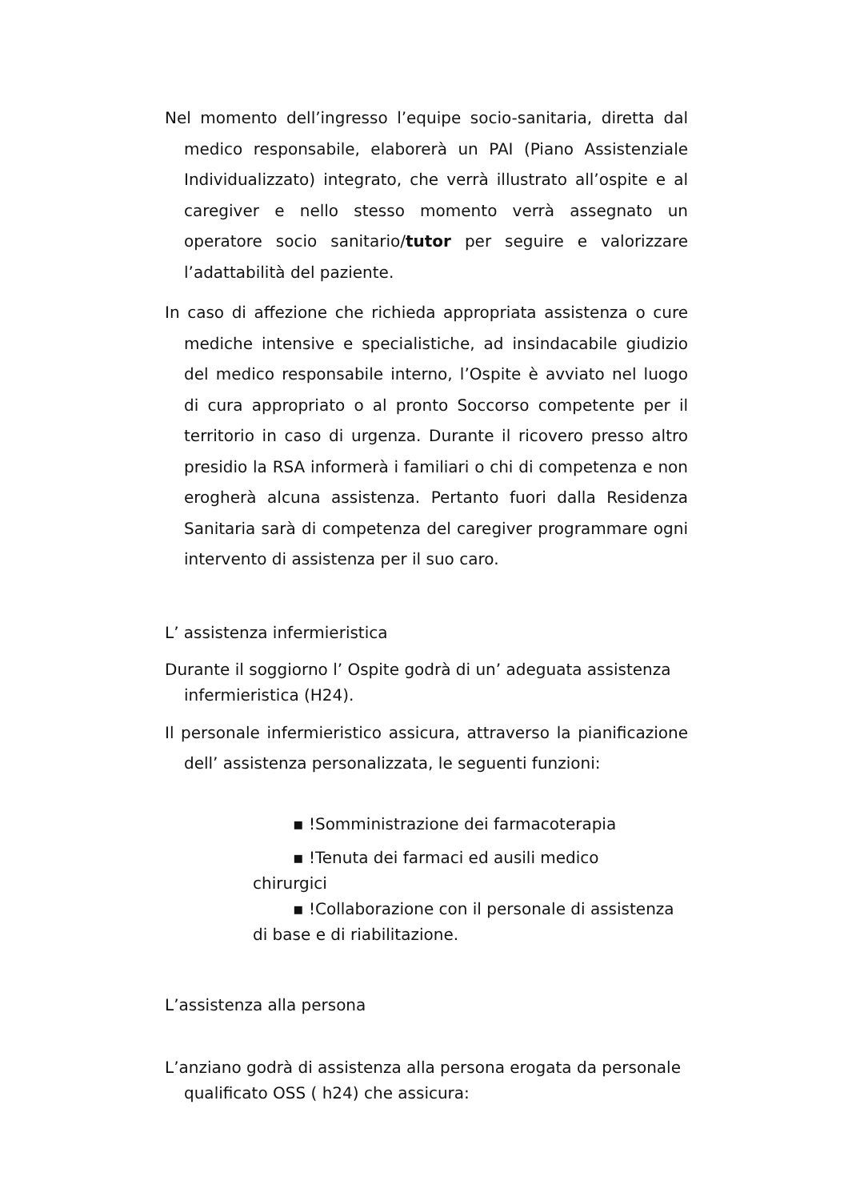Nel momento dell’ingresso l’equipe socio-sanitaria, diretta dal medico responsabile, elaborerà un PAI (Piano Assistenziale Individualizzato) integrato, che verrà illustrato all’ospite e al caregiver e nello stesso momento verrà assegnato un operatore socio sanitario/tutor per seguire e valorizzare l’adattabilità del paziente.
In caso di affezione che richieda appropriata assistenza o cure mediche intensive e specialistiche, ad insindacabile giudizio del medico responsabile interno, l’Ospite è avviato nel luogo di cura appropriato o al pronto Soccorso competente per il territorio in caso di urgenza. Durante il ricovero presso altro presidio la RSA informerà i familiari o chi di competenza e non erogherà alcuna assistenza. Pertanto fuori dalla Residenza Sanitaria sarà di competenza del caregiver programmare ogni intervento di assistenza per il suo caro.
L’ assistenza infermieristica
Durante il soggiorno l’ Ospite godrà di un’ adeguata assistenza infermieristica (H24).
Il personale infermieristico assicura, attraverso la pianificazione dell’ assistenza personalizzata, le seguenti funzioni:
▪ !Somministrazione dei farmacoterapia
▪ !Tenuta dei farmaci ed ausili medico
chirurgici
▪ !Collaborazione con il personale di assistenza
di base e di riabilitazione.
L’assistenza alla persona
L’anziano godrà di assistenza alla persona erogata da personale qualificato OSS ( h24) che assicura: